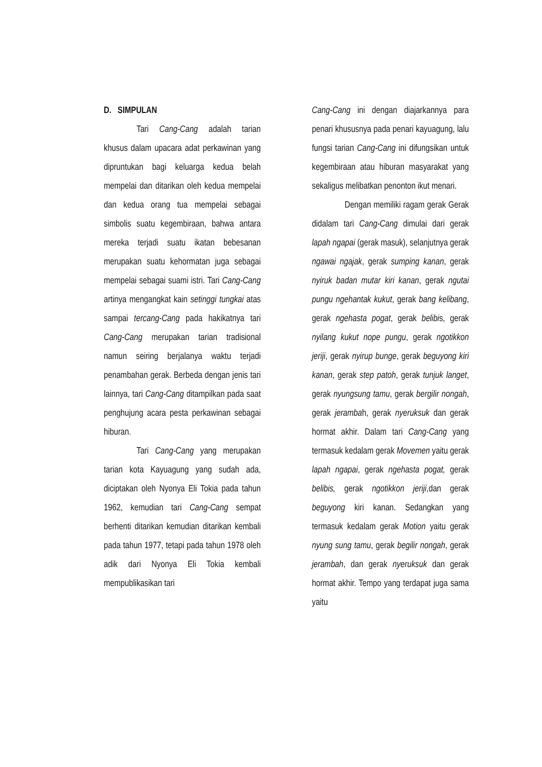D. SIMPULAN
Tari Cang-Cang adalah tarian khusus dalam upacara adat perkawinan yang dipruntukan bagi keluarga kedua belah mempelai dan ditarikan oleh kedua mempelai dan kedua orang tua mempelai sebagai simbolis suatu kegembiraan, bahwa antara mereka terjadi suatu ikatan bebesanan merupakan suatu kehormatan juga sebagai mempelai sebagai suami istri. Tari Cang-Cang artinya mengangkat kain setinggi tungkai atas sampai tercang-Cang pada hakikatnya tari Cang-Cang merupakan tarian tradisional namun seiring berjalanya waktu terjadi penambahan gerak. Berbeda dengan jenis tari lainnya, tari Cang-Cang ditampilkan pada saat penghujung acara pesta perkawinan sebagai hiburan.
Tari Cang-Cang yang merupakan tarian kota Kayuagung yang sudah ada, diciptakan oleh Nyonya Eli Tokia pada tahun 1962, kemudian tari Cang-Cang sempat berhenti ditarikan kemudian ditarikan kembali pada tahun 1977, tetapi pada tahun 1978 oleh adik dari Nyonya Eli Tokia kembali mempublikasikan tari
Cang-Cang ini dengan diajarkannya para penari khususnya pada penari kayuagung, lalu fungsi tarian Cang-Cang ini difungsikan untuk kegembiraan atau hiburan masyarakat yang sekaligus melibatkan penonton ikut menari.
Dengan memiliki ragam gerak Gerak didalam tari Cang-Cang dimulai dari gerak lapah ngapai (gerak masuk), selanjutnya gerak ngawai ngajak, gerak sumping kanan, gerak nyiruk badan mutar kiri kanan, gerak ngutai pungu ngehantak kukut, gerak bang kelibang, gerak ngehasta pogat, gerak belibis, gerak nyilang kukut nope pungu, gerak ngotikkon jeriji, gerak nyirup bunge, gerak beguyong kiri kanan, gerak step patoh, gerak tunjuk langet, gerak nyungsung tamu, gerak bergilir nongah, gerak jerambah, gerak nyeruksuk dan gerak hormat akhir. Dalam tari Cang-Cang yang termasuk kedalam gerak Movemen yaitu gerak lapah ngapai, gerak ngehasta pogat, gerak belibis, gerak ngotikkon jeriji,dan gerak beguyong kiri kanan. Sedangkan yang termasuk kedalam gerak Motion yaitu gerak nyung sung tamu, gerak begilir nongah, gerak jerambah, dan gerak nyeruksuk dan gerak hormat akhir. Tempo yang terdapat juga sama yaitu